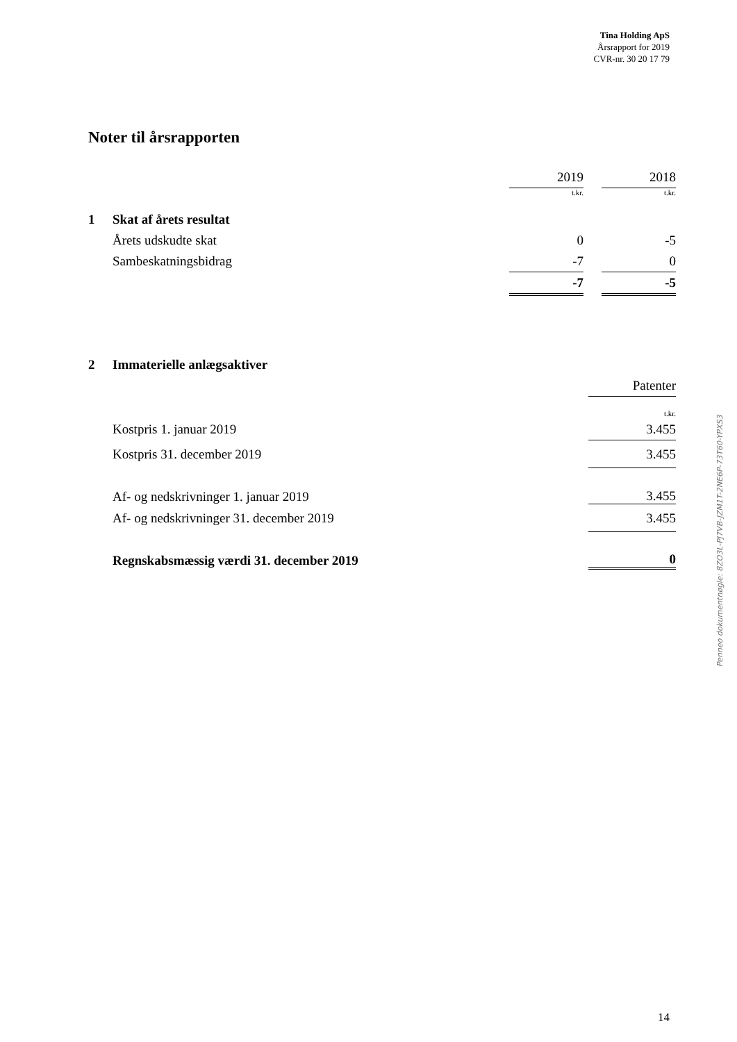Tina Holding ApS
Årsrapport for 2019
CVR-nr. 30 20 17 79
Noter til årsrapporten
| | | 2019 | | 2018 |
| | | t.kr. | | t.kr. |
| 1 | Skat af årets resultat | | | |
| | Årets udskudte skat | 0 | | -5 |
| | Sambeskatningsbidrag | -7 | | 0 |
| | | -7 | | -5 |
| 2 | Immaterielle anlægsaktiver | |
| | | Patenter |
| | | t.kr. |
| | Kostpris 1. januar 2019 | 3.455 |
| | Kostpris 31. december 2019 | 3.455 |
| | Af- og nedskrivninger 1. januar 2019 | 3.455 |
| | Af- og nedskrivninger 31. december 2019 | 3.455 |
| | Regnskabsmæssig værdi 31. december 2019 | 0 |
Penneo dokumentnøgle: 8ZO3L-PJ7VB-JZM1T-2NE6P-73T60-YPXS3
14